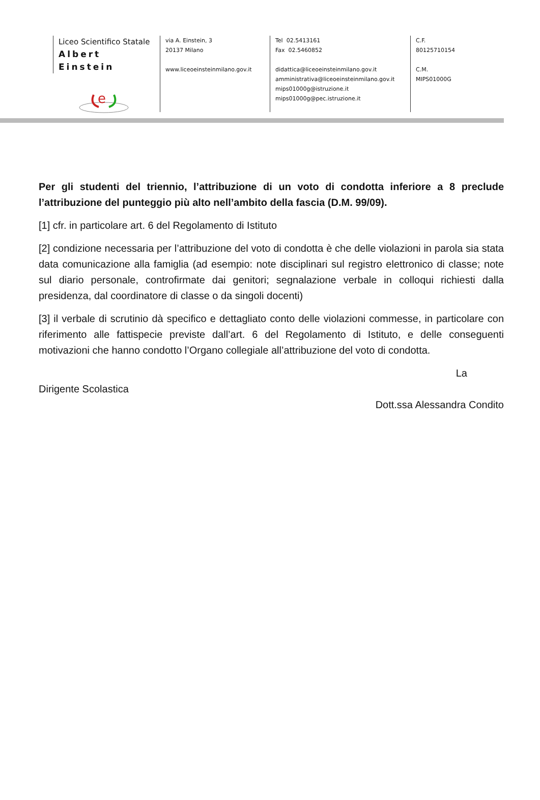Liceo Scientifico Statale
Albert Einstein
e
via A. Einstein, 3
20137 Milano
www.liceoeinsteinmilano.gov.it
Tel 02.5413161
Fax 02.5460852
didattica@liceoeinsteinmilano.gov.it
amministrativa@liceoeinsteinmilano.gov.it
mips01000g@istruzione.it
mips01000g@pec.istruzione.it
C.F.
80125710154
C.M.
MIPS01000G
Per gli studenti del triennio, l’attribuzione di un voto di condotta inferiore a 8 preclude l’attribuzione del punteggio più alto nell’ambito della fascia (D.M. 99/09).
[1] cfr. in particolare art. 6 del Regolamento di Istituto
[2] condizione necessaria per l’attribuzione del voto di condotta è che delle violazioni in parola sia stata data comunicazione alla famiglia (ad esempio: note disciplinari sul registro elettronico di classe; note sul diario personale, controfirmate dai genitori; segnalazione verbale in colloqui richiesti dalla presidenza, dal coordinatore di classe o da singoli docenti)
[3] il verbale di scrutinio dà specifico e dettagliato conto delle violazioni commesse, in particolare con riferimento alle fattispecie previste dall’art. 6 del Regolamento di Istituto, e delle conseguenti motivazioni che hanno condotto l’Organo collegiale all’attribuzione del voto di condotta.
La
Dirigente Scolastica
Dott.ssa Alessandra Condito